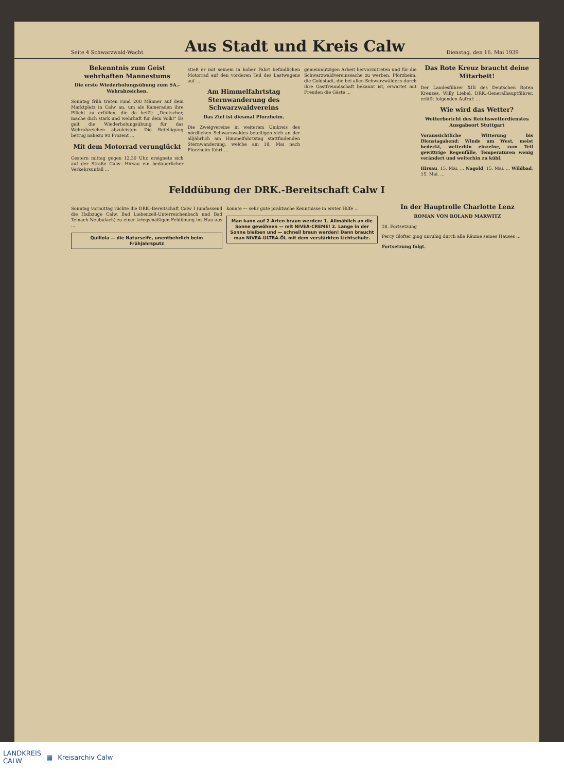Seite 4 Schwarzwald-Wacht
Aus Stadt und Kreis Calw
Dienstag, den 16. Mai 1939
Bekenntnis zum Geist wehrhaften Mannestums
Die erste Wiederholungsübung zum SA.-Wehrabzeichen.
Sonntag früh traten rund 200 Männer auf dem Marktplatz in Calw an, um als Kameraden ihre Pflicht zu erfüllen, die da heißt: „Deutscher, mache dich stark und wehrhaft für dein Volk!" Es galt die Wiederholungsübung für das Wehrabzeichen abzuleisten. Die Beteiligung betrug nahezu 90 Prozent ...
Mit dem Motorrad verunglückt
Gestern mittag gegen 12.30 Uhr, ereignete sich auf der Straße Calw—Hirsau ein bedauerlicher Verkehrsunfall ...
stieß er mit seinem in hoher Fahrt befindlichen Motorrad auf den vorderen Teil des Lastwagens auf ...
Am Himmelfahrtstag Sternwanderung des Schwarzwaldvereins
Das Ziel ist diesmal Pforzheim.
Die Zweigvereine in weiterem Umkreis des nördlichen Schwarzwaldes beteiligen sich an der alljährlich am Himmelfahrtstag stattfindenden Sternwanderung, welche am 18. Mai nach Pforzheim führt ...
gemeinnützigen Arbeit hervorzutreten und für die Schwarzwaldvereinssache zu werben. Pforzheim, die Goldstadt, die bei allen Schwarzwäldern durch ihre Gastfreundschaft bekannt ist, erwartet mit Freuden die Gäste ...
Das Rote Kreuz braucht deine Mitarbeit!
Der Landesführer XIII des Deutschen Roten Kreuzes, Willy Liebel, DRK.-Generalhauptführer, erläßt folgenden Aufruf: ...
Wie wird das Wetter?
Wetterbericht des Reichswetterdienstes Ausgabeort Stuttgart
Voraussichtliche Witterung bis Dienstagabend: Winde um West, meist bedeckt, weiterhin einzelne, zum Teil gewittrige Regenfälle, Temperaturen wenig verändert und weiterhin zu kühl.
Hirsau, 15. Mai. ... Nagold, 15. Mai. ... Wildbad, 15. Mai. ...
Felddübung der DRK.-Bereitschaft Calw I
Sonntag vormittag rückte die DRK.-Bereitschaft Calw I (umfassend die Halbzüge Calw, Bad Liebenzell-Unterreichenbach und Bad Teinach-Neubulach) zu einer kriegsmäßigen Feldübung ins Hau aus ...
Quillola — die Naturseife, unentbehrlich beim Frühjahrsputz
konnte — sehr gute praktische Kenntnisse in erster Hilfe ...
Man kann auf 2 Arten braun werden: 1. Allmählich an die Sonne gewöhnen — mit NIVEA-CREME! 2. Lange in der Sonne bleiben und — schnell braun werden! Dann braucht man NIVEA-ULTRA-ÖL mit dem verstärkten Lichtschutz.
In der Hauptrolle Charlotte Lenz
ROMAN VON ROLAND MARWITZ
38. Fortsetzung
Percy Glofter ging unruhig durch alle Räume seines Hauses ...
Fortsetzung folgt.
LANDKREIS
CALW ▦ Kreisarchiv Calw